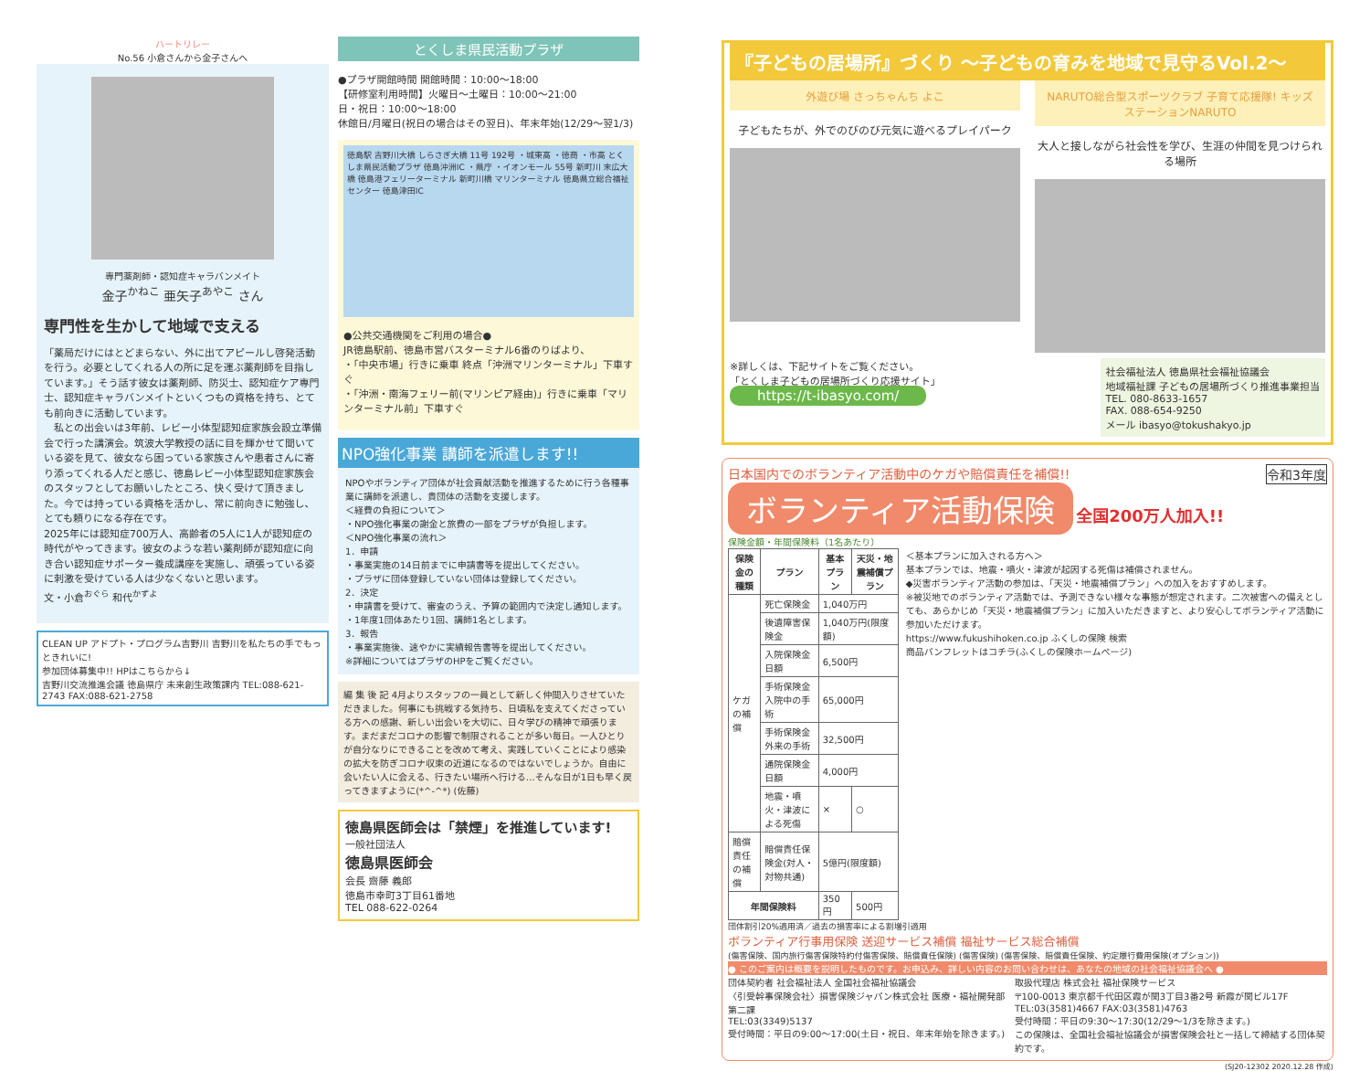ハートリレー
No.56 小倉さんから金子さんへ
専門薬剤師・認知症キャラバンメイト
金子<sup>かねこ</sup> 亜矢子<sup>あやこ</sup> さん
専門性を生かして地域で支える
「薬局だけにはとどまらない、外に出てアピールし啓発活動を行う。必要としてくれる人の所に足を運ぶ薬剤師を目指しています。」そう話す彼女は薬剤師、防災士、認知症ケア専門士、認知症キャラバンメイトといくつもの資格を持ち、とても前向きに活動しています。
　私との出会いは3年前、レビー小体型認知症家族会設立準備会で行った講演会。筑波大学教授の話に目を輝かせて聞いている姿を見て、彼女なら困っている家族さんや患者さんに寄り添ってくれる人だと感じ、徳島レビー小体型認知症家族会のスタッフとしてお願いしたところ、快く受けて頂きました。今では持っている資格を活かし、常に前向きに勉強し、とても頼りになる存在です。
2025年には認知症700万人、高齢者の5人に1人が認知症の時代がやってきます。彼女のような若い薬剤師が認知症に向き合い認知症サポーター養成講座を実施し、頑張っている姿に刺激を受けている人は少なくないと思います。
文・小倉<sup>おぐら</sup> 和代<sup>かずよ</sup>
CLEAN UP アドプト・プログラム吉野川 吉野川を私たちの手でもっときれいに!
参加団体募集中!! HPはこちらから↓
吉野川交流推進会議 徳島県庁 未来創生政策課内 TEL:088-621-2743 FAX:088-621-2758
とくしま県民活動プラザ
●プラザ開館時間 開館時間：10:00〜18:00
【研修室利用時間】火曜日〜土曜日：10:00〜21:00
日・祝日：10:00〜18:00
休館日/月曜日(祝日の場合はその翌日)、年末年始(12/29〜翌1/3)
徳島駅 吉野川大橋 しらさぎ大橋 11号 192号 ・城東高 ・徳商 ・市高 とくしま県民活動プラザ 徳島沖洲IC ・県庁 ・イオンモール 55号 新町川 末広大橋 徳島港フェリーターミナル 新町川橋 マリンターミナル 徳島県立総合福祉センター 徳島津田IC
●公共交通機関をご利用の場合●
JR徳島駅前、徳島市営バスターミナル6番のりばより、
・「中央市場」行きに乗車 終点「沖洲マリンターミナル」下車すぐ
・「沖洲・南海フェリー前(マリンピア経由)」行きに乗車「マリンターミナル前」下車すぐ
NPO強化事業 講師を派遣します!!
NPOやボランティア団体が社会貢献活動を推進するために行う各種事業に講師を派遣し、貴団体の活動を支援します。
＜経費の負担について＞
・NPO強化事業の謝金と旅費の一部をプラザが負担します。
＜NPO強化事業の流れ＞
1．申請
・事業実施の14日前までに申請書等を提出してください。
・プラザに団体登録していない団体は登録してください。
2．決定
・申請書を受けて、審査のうえ、予算の範囲内で決定し通知します。
・1年度1団体あたり1回、講師1名とします。
3．報告
・事業実施後、速やかに実績報告書等を提出してください。
※詳細についてはプラザのHPをご覧ください。
編 集 後 記 4月よりスタッフの一員として新しく仲間入りさせていただきました。何事にも挑戦する気持ち、日頃私を支えてくださっている方への感謝、新しい出会いを大切に、日々学びの精神で頑張ります。まだまだコロナの影響で制限されることが多い毎日。一人ひとりが自分なりにできることを改めて考え、実践していくことにより感染の拡大を防ぎコロナ収束の近道になるのではないでしょうか。自由に会いたい人に会える、行きたい場所へ行ける…そんな日が1日も早く戻ってきますように(*^-^*) (佐藤)
徳島県医師会は「禁煙」を推進しています!
一般社団法人
徳島県医師会
会長 齋藤 義郎
徳島市幸町3丁目61番地
TEL 088-622-0264
『子どもの居場所』づくり 〜子どもの育みを地域で見守るVol.2〜
外遊び場 さっちゃんち よこ
子どもたちが、外でのびのび元気に遊べるプレイパーク
NARUTO総合型スポーツクラブ 子育て応援隊! キッズステーションNARUTO
大人と接しながら社会性を学び、生涯の仲間を見つけられる場所
※詳しくは、下記サイトをご覧ください。
「とくしま子どもの居場所づくり応援サイト」
https://t-ibasyo.com/
社会福祉法人 徳島県社会福祉協議会
地域福祉課 子どもの居場所づくり推進事業担当
TEL. 080-8633-1657
FAX. 088-654-9250
メール ibasyo@tokushakyo.jp
日本国内でのボランティア活動中のケガや賠償責任を補償!! 令和3年度
ボランティア活動保険
全国200万人加入!!
保険金額・年間保険料（1名あたり）
| 保険金の種類 | プラン | 基本プラン | 天災・地震補償プラン |
| --- | --- | --- | --- |
| ケガの補償 | 死亡保険金 | 1,040万円 | |
| | 後遺障害保険金 | 1,040万円(限度額) | |
| | 入院保険金日額 | 6,500円 | |
| | 手術保険金 入院中の手術 | 65,000円 | |
| | 手術保険金 外来の手術 | 32,500円 | |
| | 通院保険金日額 | 4,000円 | |
| | 地震・噴火・津波による死傷 | × | ○ |
| 賠償責任の補償 | 賠償責任保険金(対人・対物共通) | 5億円(限度額) | |
| 年間保険料 | | 350円 | 500円 |
＜基本プランに加入される方へ＞
基本プランでは、地震・噴火・津波が起因する死傷は補償されません。
◆災害ボランティア活動の参加は、「天災・地震補償プラン」への加入をおすすめします。
※被災地でのボランティア活動では、予測できない様々な事態が想定されます。二次被害への備えとしても、あらかじめ「天災・地震補償プラン」に加入いただきますと、より安心してボランティア活動に参加いただけます。
https://www.fukushihoken.co.jp ふくしの保険 検索
商品パンフレットはコチラ(ふくしの保険ホームページ)
団体割引20%適用済／過去の損害率による割増引適用
ボランティア行事用保険 送迎サービス補償 福祉サービス総合補償
(傷害保険、国内旅行傷害保険特約付傷害保険、賠償責任保険) (傷害保険) (傷害保険、賠償責任保険、約定履行費用保険(オプション))
● このご案内は概要を説明したものです。お申込み、詳しい内容のお問い合わせは、あなたの地域の社会福祉協議会へ ●
団体契約者 社会福祉法人 全国社会福祉協議会
〈引受幹事保険会社〉損害保険ジャパン株式会社 医療・福祉開発部 第二課
TEL:03(3349)5137
受付時間：平日の9:00〜17:00(土日・祝日、年末年始を除きます。)
取扱代理店 株式会社 福祉保険サービス
〒100-0013 東京都千代田区霞が関3丁目3番2号 新霞が関ビル17F
TEL:03(3581)4667 FAX:03(3581)4763
受付時間：平日の9:30〜17:30(12/29〜1/3を除きます。)
この保険は、全国社会福祉協議会が損害保険会社と一括して締結する団体契約です。
(SJ20-12302 2020.12.28 作成)